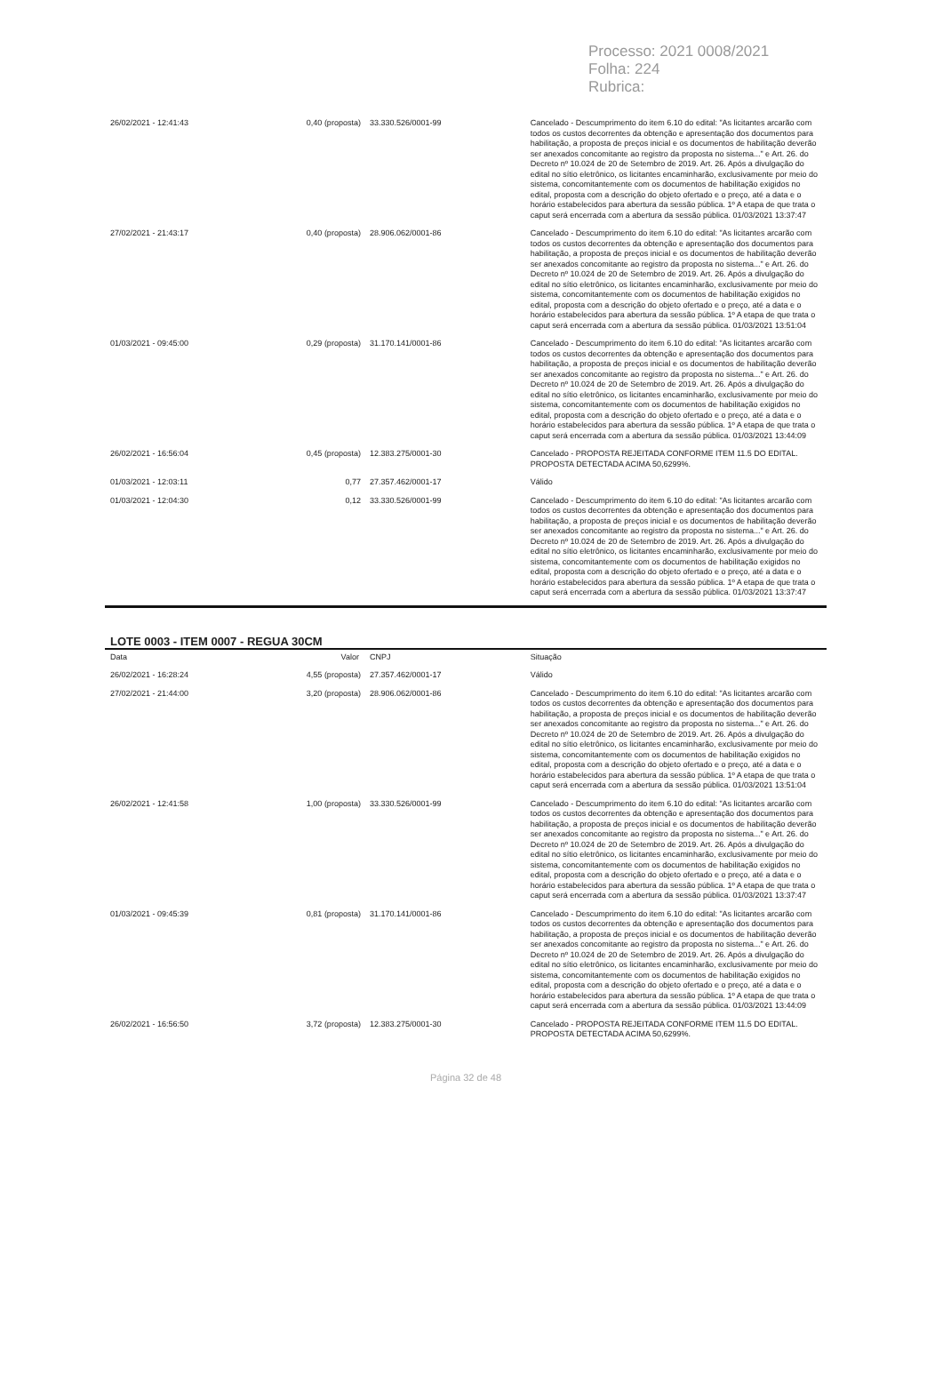Processo: 2021 0008/2021
Folha: 224
Rubrica:
| 26/02/2021 - 12:41:43 | 0,40 (proposta) | 33.330.526/0001-99 | Cancelado - Descumprimento do item 6.10 do edital: "As licitantes arcarão com todos os custos decorrentes da obtenção e apresentação dos documentos para habilitação, a proposta de preços inicial e os documentos de habilitação deverão ser anexados concomitante ao registro da proposta no sistema..." e Art. 26. do Decreto nº 10.024 de 20 de Setembro de 2019. Art. 26. Após a divulgação do edital no sítio eletrônico, os licitantes encaminharão, exclusivamente por meio do sistema, concomitantemente com os documentos de habilitação exigidos no edital, proposta com a descrição do objeto ofertado e o preço, até a data e o horário estabelecidos para abertura da sessão pública. 1º A etapa de que trata o caput será encerrada com a abertura da sessão pública. 01/03/2021 13:37:47 |
| 27/02/2021 - 21:43:17 | 0,40 (proposta) | 28.906.062/0001-86 | Cancelado - Descumprimento do item 6.10 do edital: "As licitantes arcarão com todos os custos decorrentes da obtenção e apresentação dos documentos para habilitação, a proposta de preços inicial e os documentos de habilitação deverão ser anexados concomitante ao registro da proposta no sistema..." e Art. 26. do Decreto nº 10.024 de 20 de Setembro de 2019. Art. 26. Após a divulgação do edital no sítio eletrônico, os licitantes encaminharão, exclusivamente por meio do sistema, concomitantemente com os documentos de habilitação exigidos no edital, proposta com a descrição do objeto ofertado e o preço, até a data e o horário estabelecidos para abertura da sessão pública. 1º A etapa de que trata o caput será encerrada com a abertura da sessão pública. 01/03/2021 13:51:04 |
| 01/03/2021 - 09:45:00 | 0,29 (proposta) | 31.170.141/0001-86 | Cancelado - Descumprimento do item 6.10 do edital: "As licitantes arcarão com todos os custos decorrentes da obtenção e apresentação dos documentos para habilitação, a proposta de preços inicial e os documentos de habilitação deverão ser anexados concomitante ao registro da proposta no sistema..." e Art. 26. do Decreto nº 10.024 de 20 de Setembro de 2019. Art. 26. Após a divulgação do edital no sítio eletrônico, os licitantes encaminharão, exclusivamente por meio do sistema, concomitantemente com os documentos de habilitação exigidos no edital, proposta com a descrição do objeto ofertado e o preço, até a data e o horário estabelecidos para abertura da sessão pública. 1º A etapa de que trata o caput será encerrada com a abertura da sessão pública. 01/03/2021 13:44:09 |
| 26/02/2021 - 16:56:04 | 0,45 (proposta) | 12.383.275/0001-30 | Cancelado - PROPOSTA REJEITADA CONFORME ITEM 11.5 DO EDITAL. PROPOSTA DETECTADA ACIMA 50,6299%. |
| 01/03/2021 - 12:03:11 | 0,77 | 27.357.462/0001-17 | Válido |
| 01/03/2021 - 12:04:30 | 0,12 | 33.330.526/0001-99 | Cancelado - Descumprimento do item 6.10 do edital: "As licitantes arcarão com todos os custos decorrentes da obtenção e apresentação dos documentos para habilitação, a proposta de preços inicial e os documentos de habilitação deverão ser anexados concomitante ao registro da proposta no sistema..." e Art. 26. do Decreto nº 10.024 de 20 de Setembro de 2019. Art. 26. Após a divulgação do edital no sítio eletrônico, os licitantes encaminharão, exclusivamente por meio do sistema, concomitantemente com os documentos de habilitação exigidos no edital, proposta com a descrição do objeto ofertado e o preço, até a data e o horário estabelecidos para abertura da sessão pública. 1º A etapa de que trata o caput será encerrada com a abertura da sessão pública. 01/03/2021 13:37:47 |
LOTE 0003 - ITEM 0007 - REGUA 30CM
| Data | Valor | CNPJ | Situação |
| --- | --- | --- | --- |
| 26/02/2021 - 16:28:24 | 4,55 (proposta) | 27.357.462/0001-17 | Válido |
| 27/02/2021 - 21:44:00 | 3,20 (proposta) | 28.906.062/0001-86 | Cancelado - Descumprimento do item 6.10 do edital: "As licitantes arcarão com todos os custos decorrentes da obtenção e apresentação dos documentos para habilitação, a proposta de preços inicial e os documentos de habilitação deverão ser anexados concomitante ao registro da proposta no sistema..." e Art. 26. do Decreto nº 10.024 de 20 de Setembro de 2019. Art. 26. Após a divulgação do edital no sítio eletrônico, os licitantes encaminharão, exclusivamente por meio do sistema, concomitantemente com os documentos de habilitação exigidos no edital, proposta com a descrição do objeto ofertado e o preço, até a data e o horário estabelecidos para abertura da sessão pública. 1º A etapa de que trata o caput será encerrada com a abertura da sessão pública. 01/03/2021 13:51:04 |
| 26/02/2021 - 12:41:58 | 1,00 (proposta) | 33.330.526/0001-99 | Cancelado - Descumprimento do item 6.10 do edital: "As licitantes arcarão com todos os custos decorrentes da obtenção e apresentação dos documentos para habilitação, a proposta de preços inicial e os documentos de habilitação deverão ser anexados concomitante ao registro da proposta no sistema..." e Art. 26. do Decreto nº 10.024 de 20 de Setembro de 2019. Art. 26. Após a divulgação do edital no sítio eletrônico, os licitantes encaminharão, exclusivamente por meio do sistema, concomitantemente com os documentos de habilitação exigidos no edital, proposta com a descrição do objeto ofertado e o preço, até a data e o horário estabelecidos para abertura da sessão pública. 1º A etapa de que trata o caput será encerrada com a abertura da sessão pública. 01/03/2021 13:37:47 |
| 01/03/2021 - 09:45:39 | 0,81 (proposta) | 31.170.141/0001-86 | Cancelado - Descumprimento do item 6.10 do edital: "As licitantes arcarão com todos os custos decorrentes da obtenção e apresentação dos documentos para habilitação, a proposta de preços inicial e os documentos de habilitação deverão ser anexados concomitante ao registro da proposta no sistema..." e Art. 26. do Decreto nº 10.024 de 20 de Setembro de 2019. Art. 26. Após a divulgação do edital no sítio eletrônico, os licitantes encaminharão, exclusivamente por meio do sistema, concomitantemente com os documentos de habilitação exigidos no edital, proposta com a descrição do objeto ofertado e o preço, até a data e o horário estabelecidos para abertura da sessão pública. 1º A etapa de que trata o caput será encerrada com a abertura da sessão pública. 01/03/2021 13:44:09 |
| 26/02/2021 - 16:56:50 | 3,72 (proposta) | 12.383.275/0001-30 | Cancelado - PROPOSTA REJEITADA CONFORME ITEM 11.5 DO EDITAL. PROPOSTA DETECTADA ACIMA 50,6299%. |
Página 32 de 48